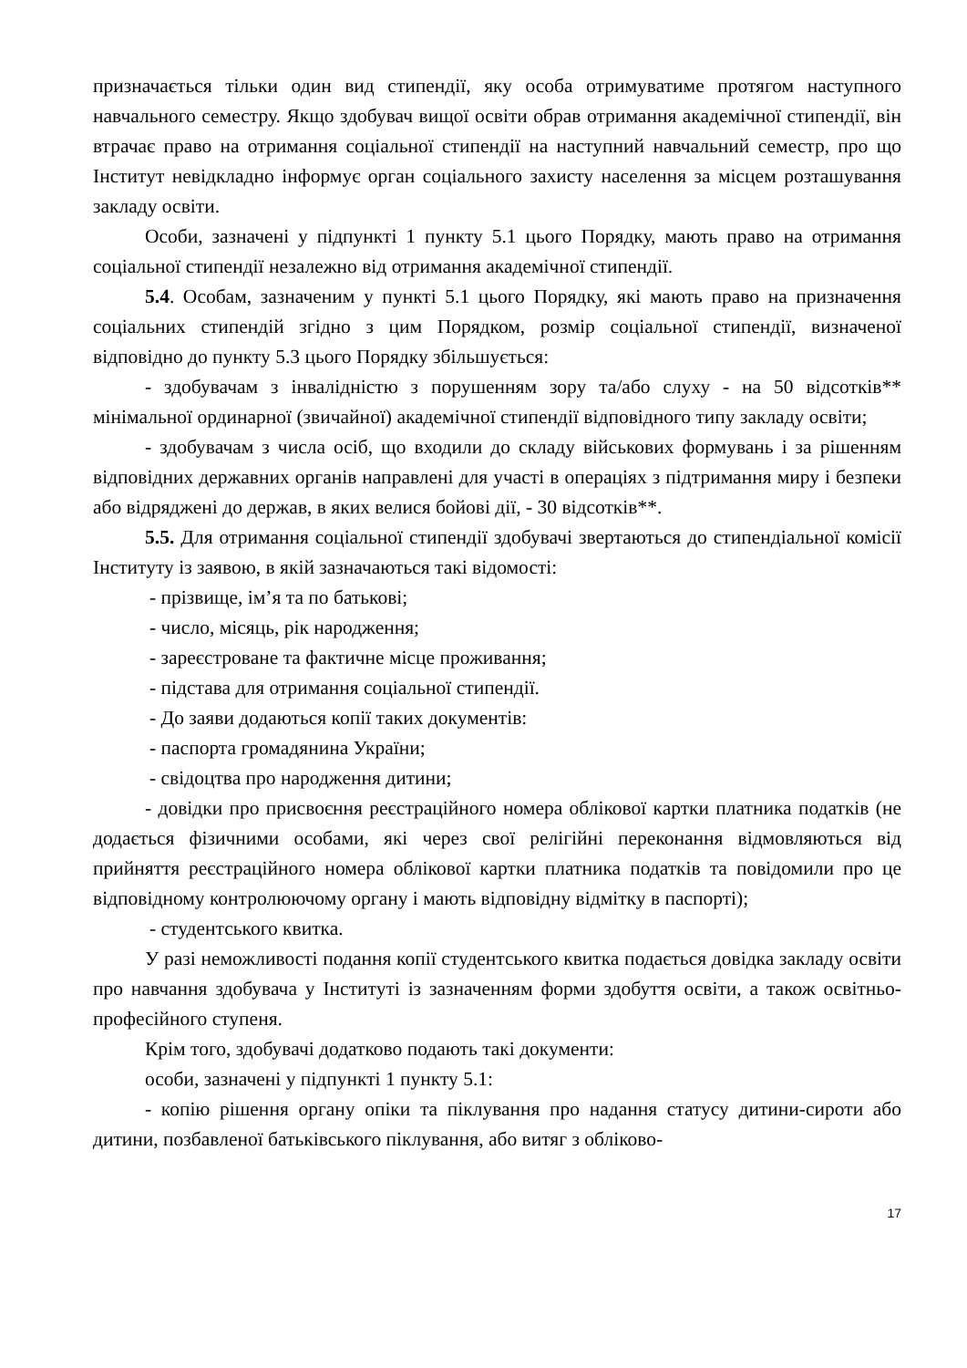призначається тільки один вид стипендії, яку особа отримуватиме протягом наступного навчального семестру. Якщо здобувач вищої освіти обрав отримання академічної стипендії, він втрачає право на отримання соціальної стипендії на наступний навчальний семестр, про що Інститут невідкладно інформує орган соціального захисту населення за місцем розташування закладу освіти.
Особи, зазначені у підпункті 1 пункту 5.1 цього Порядку, мають право на отримання соціальної стипендії незалежно від отримання академічної стипендії.
5.4. Особам, зазначеним у пункті 5.1 цього Порядку, які мають право на призначення соціальних стипендій згідно з цим Порядком, розмір соціальної стипендії, визначеної відповідно до пункту 5.3 цього Порядку збільшується:
- здобувачам з інвалідністю з порушенням зору та/або слуху - на 50 відсотків** мінімальної ординарної (звичайної) академічної стипендії відповідного типу закладу освіти;
- здобувачам з числа осіб, що входили до складу військових формувань і за рішенням відповідних державних органів направлені для участі в операціях з підтримання миру і безпеки або відряджені до держав, в яких велися бойові дії, - 30 відсотків**.
5.5. Для отримання соціальної стипендії здобувачі звертаються до стипендіальної комісії Інституту із заявою, в якій зазначаються такі відомості:
- прізвище, ім’я та по батькові;
- число, місяць, рік народження;
- зареєстроване та фактичне місце проживання;
- підстава для отримання соціальної стипендії.
- До заяви додаються копії таких документів:
- паспорта громадянина України;
- свідоцтва про народження дитини;
- довідки про присвоєння реєстраційного номера облікової картки платника податків (не додається фізичними особами, які через свої релігійні переконання відмовляються від прийняття реєстраційного номера облікової картки платника податків та повідомили про це відповідному контролюючому органу і мають відповідну відмітку в паспорті);
- студентського квитка.
У разі неможливості подання копії студентського квитка подається довідка закладу освіти про навчання здобувача у Інституті із зазначенням форми здобуття освіти, а також освітньо-професійного ступеня.
Крім того, здобувачі додатково подають такі документи:
особи, зазначені у підпункті 1 пункту 5.1:
- копію рішення органу опіки та піклування про надання статусу дитини-сироти або дитини, позбавленої батьківського піклування, або витяг з обліково-
17